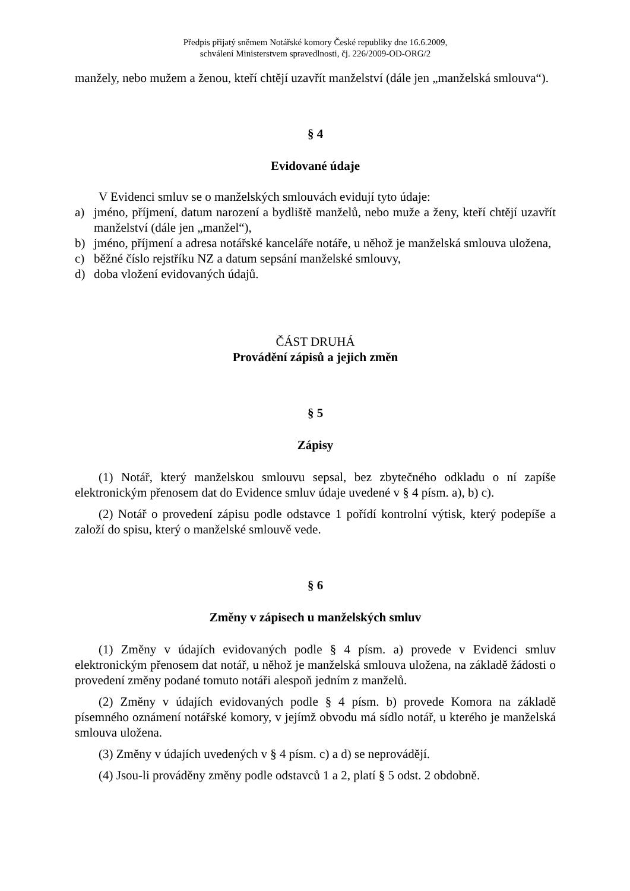Předpis přijatý sněmem Notářské komory České republiky dne 16.6.2009,
schválení Ministerstvem spravedlnosti, čj. 226/2009-OD-ORG/2
manžely, nebo mužem a ženou, kteří chtějí uzavřít manželství (dále jen „manželská smlouva“).
§ 4
Evidované údaje
V Evidenci smluv se o manželských smlouvách evidují tyto údaje:
a) jméno, příjmení, datum narození a bydliště manželů, nebo muže a ženy, kteří chtějí uzavřít manželství (dále jen „manžel“),
b) jméno, příjmení a adresa notářské kanceláře notáře, u něhož je manželská smlouva uložena,
c) běžné číslo rejstříku NZ a datum sepsání manželské smlouvy,
d) doba vložení evidovaných údajů.
ČÁST DRUHÁ
Provádění zápisů a jejich změn
§ 5
Zápisy
(1) Notář, který manželskou smlouvu sepsal, bez zbytečného odkladu o ní zapíše elektronickým přenosem dat do Evidence smluv údaje uvedené v § 4 písm. a), b) c).
(2) Notář o provedení zápisu podle odstavce 1 pořídí kontrolní výtisk, který podepíše a založí do spisu, který o manželské smlouvě vede.
§ 6
Změny v zápisech u manželských smluv
(1) Změny v údajích evidovaných podle § 4 písm. a) provede v Evidenci smluv elektronickým přenosem dat notář, u něhož je manželská smlouva uložena, na základě žádosti o provedení změny podané tomuto notáři alespoň jedním z manželů.
(2) Změny v údajích evidovaných podle § 4 písm. b) provede Komora na základě písemného oznámení notářské komory, v jejímž obvodu má sídlo notář, u kterého je manželská smlouva uložena.
(3) Změny v údajích uvedených v § 4 písm. c) a d) se neprovádějí.
(4) Jsou-li prováděny změny podle odstavců 1 a 2, platí § 5 odst. 2 obdobně.